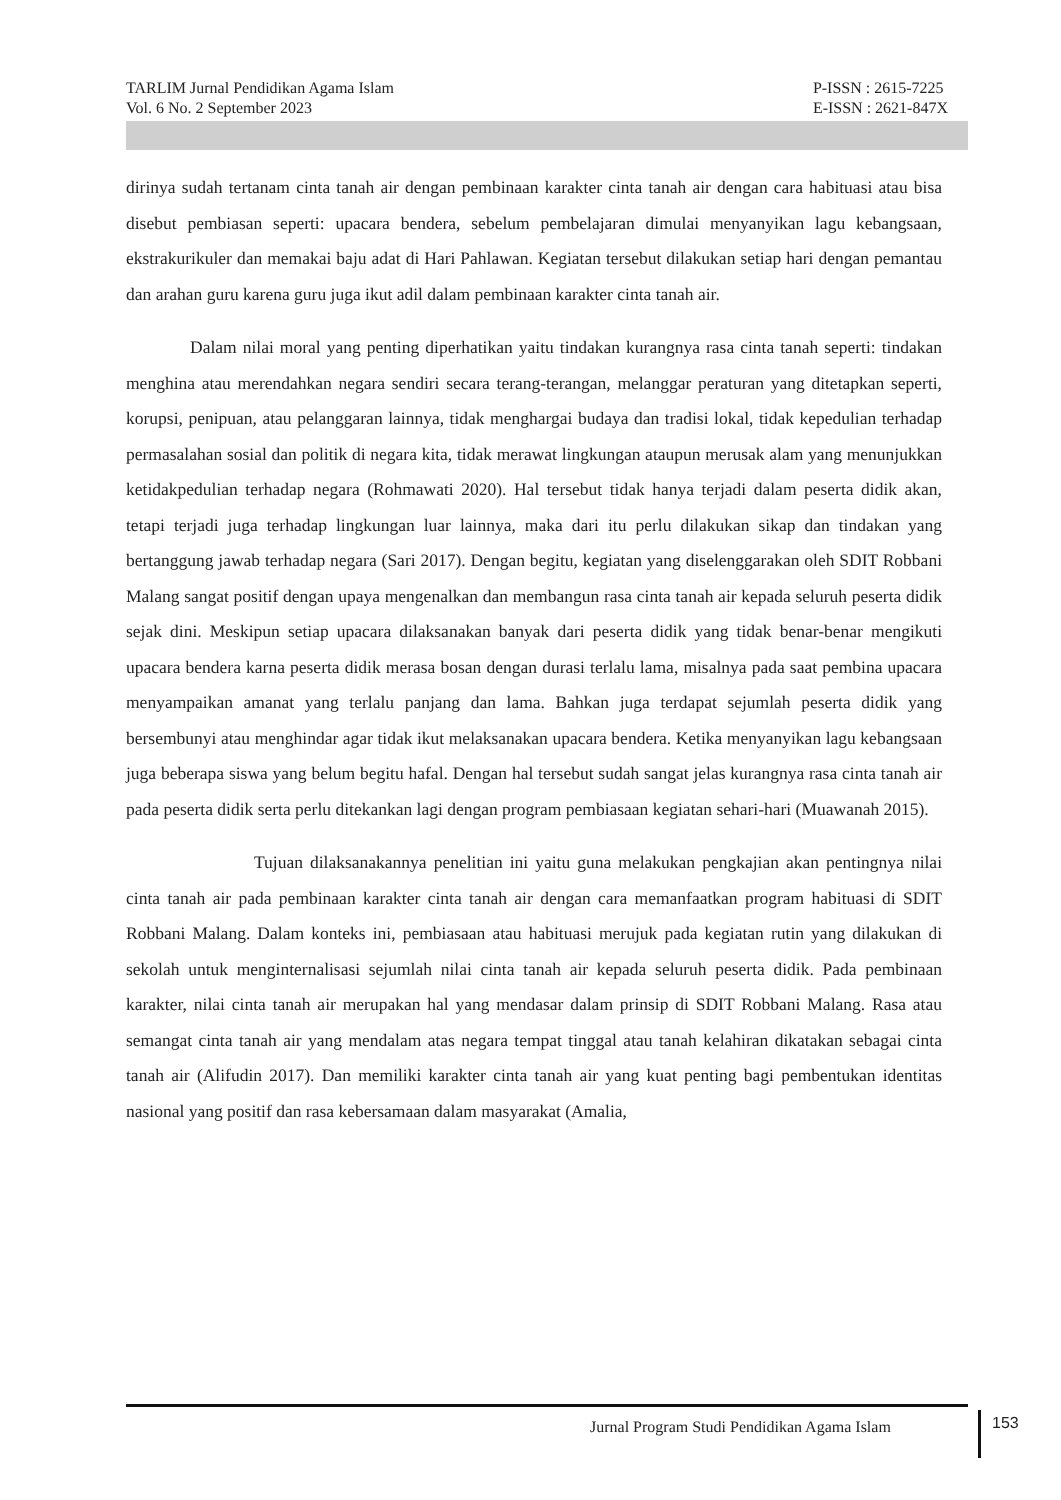TARLIM Jurnal Pendidikan Agama Islam
Vol. 6 No. 2 September 2023
P-ISSN : 2615-7225
E-ISSN : 2621-847X
dirinya sudah tertanam cinta tanah air dengan pembinaan karakter cinta tanah air dengan cara habituasi atau bisa disebut pembiasan seperti: upacara bendera, sebelum pembelajaran dimulai menyanyikan lagu kebangsaan, ekstrakurikuler dan memakai baju adat di Hari Pahlawan. Kegiatan tersebut dilakukan setiap hari dengan pemantau dan arahan guru karena guru juga ikut adil dalam pembinaan karakter cinta tanah air.
Dalam nilai moral yang penting diperhatikan yaitu tindakan kurangnya rasa cinta tanah seperti: tindakan menghina atau merendahkan negara sendiri secara terang-terangan, melanggar peraturan yang ditetapkan seperti, korupsi, penipuan, atau pelanggaran lainnya, tidak menghargai budaya dan tradisi lokal, tidak kepedulian terhadap permasalahan sosial dan politik di negara kita, tidak merawat lingkungan ataupun merusak alam yang menunjukkan ketidakpedulian terhadap negara (Rohmawati 2020). Hal tersebut tidak hanya terjadi dalam peserta didik akan, tetapi terjadi juga terhadap lingkungan luar lainnya, maka dari itu perlu dilakukan sikap dan tindakan yang bertanggung jawab terhadap negara (Sari 2017). Dengan begitu, kegiatan yang diselenggarakan oleh SDIT Robbani Malang sangat positif dengan upaya mengenalkan dan membangun rasa cinta tanah air kepada seluruh peserta didik sejak dini. Meskipun setiap upacara dilaksanakan banyak dari peserta didik yang tidak benar-benar mengikuti upacara bendera karna peserta didik merasa bosan dengan durasi terlalu lama, misalnya pada saat pembina upacara menyampaikan amanat yang terlalu panjang dan lama. Bahkan juga terdapat sejumlah peserta didik yang bersembunyi atau menghindar agar tidak ikut melaksanakan upacara bendera. Ketika menyanyikan lagu kebangsaan juga beberapa siswa yang belum begitu hafal. Dengan hal tersebut sudah sangat jelas kurangnya rasa cinta tanah air pada peserta didik serta perlu ditekankan lagi dengan program pembiasaan kegiatan sehari-hari (Muawanah 2015).
Tujuan dilaksanakannya penelitian ini yaitu guna melakukan pengkajian akan pentingnya nilai cinta tanah air pada pembinaan karakter cinta tanah air dengan cara memanfaatkan program habituasi di SDIT Robbani Malang. Dalam konteks ini, pembiasaan atau habituasi merujuk pada kegiatan rutin yang dilakukan di sekolah untuk menginternalisasi sejumlah nilai cinta tanah air kepada seluruh peserta didik. Pada pembinaan karakter, nilai cinta tanah air merupakan hal yang mendasar dalam prinsip di SDIT Robbani Malang. Rasa atau semangat cinta tanah air yang mendalam atas negara tempat tinggal atau tanah kelahiran dikatakan sebagai cinta tanah air (Alifudin 2017). Dan memiliki karakter cinta tanah air yang kuat penting bagi pembentukan identitas nasional yang positif dan rasa kebersamaan dalam masyarakat (Amalia,
Jurnal Program Studi Pendidikan Agama Islam
153